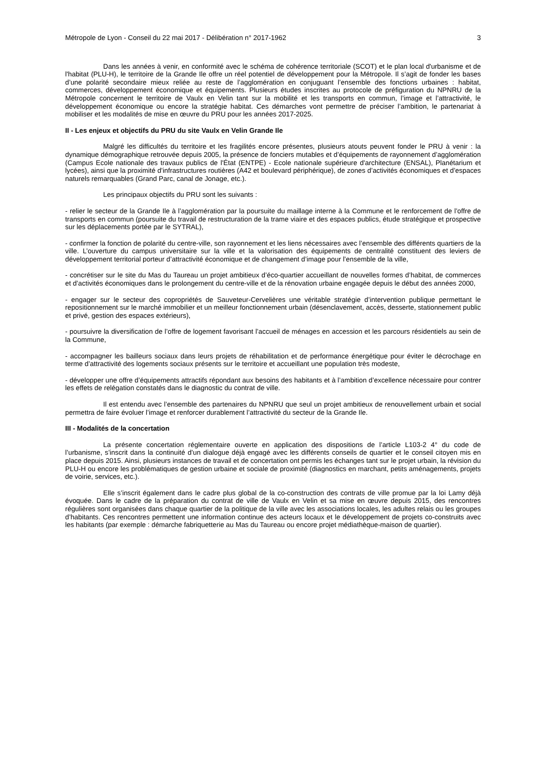Métropole de Lyon - Conseil du 22 mai 2017 - Délibération n° 2017-1962 3
Dans les années à venir, en conformité avec le schéma de cohérence territoriale (SCOT) et le plan local d'urbanisme et de l'habitat (PLU-H), le territoire de la Grande Ile offre un réel potentiel de développement pour la Métropole. Il s’agit de fonder les bases d’une polarité secondaire mieux reliée au reste de l’agglomération en conjuguant l’ensemble des fonctions urbaines : habitat, commerces, développement économique et équipements. Plusieurs études inscrites au protocole de préfiguration du NPNRU de la Métropole concernent le territoire de Vaulx en Velin tant sur la mobilité et les transports en commun, l’image et l’attractivité, le développement économique ou encore la stratégie habitat. Ces démarches vont permettre de préciser l’ambition, le partenariat à mobiliser et les modalités de mise en œuvre du PRU pour les années 2017-2025.
II - Les enjeux et objectifs du PRU du site Vaulx en Velin Grande Ile
Malgré les difficultés du territoire et les fragilités encore présentes, plusieurs atouts peuvent fonder le PRU à venir : la dynamique démographique retrouvée depuis 2005, la présence de fonciers mutables et d’équipements de rayonnement d’agglomération (Campus Ecole nationale des travaux publics de l'État (ENTPE) - Ecole nationale supérieure d'architecture (ENSAL), Planétarium et lycées), ainsi que la proximité d’infrastructures routières (A42 et boulevard périphérique), de zones d’activités économiques et d’espaces naturels remarquables (Grand Parc, canal de Jonage, etc.).
Les principaux objectifs du PRU sont les suivants :
- relier le secteur de la Grande Ile à l’agglomération par la poursuite du maillage interne à la Commune et le renforcement de l’offre de transports en commun (poursuite du travail de restructuration de la trame viaire et des espaces publics, étude stratégique et prospective sur les déplacements portée par le SYTRAL),
- confirmer la fonction de polarité du centre-ville, son rayonnement et les liens nécessaires avec l’ensemble des différents quartiers de la ville. L’ouverture du campus universitaire sur la ville et la valorisation des équipements de centralité constituent des leviers de développement territorial porteur d’attractivité économique et de changement d’image pour l’ensemble de la ville,
- concrétiser sur le site du Mas du Taureau un projet ambitieux d’éco-quartier accueillant de nouvelles formes d’habitat, de commerces et d’activités économiques dans le prolongement du centre-ville et de la rénovation urbaine engagée depuis le début des années 2000,
- engager sur le secteur des copropriétés de Sauveteur-Cervelières une véritable stratégie d’intervention publique permettant le repositionnement sur le marché immobilier et un meilleur fonctionnement urbain (désenclavement, accès, desserte, stationnement public et privé, gestion des espaces extérieurs),
- poursuivre la diversification de l’offre de logement favorisant l’accueil de ménages en accession et les parcours résidentiels au sein de la Commune,
- accompagner les bailleurs sociaux dans leurs projets de réhabilitation et de performance énergétique pour éviter le décrochage en terme d’attractivité des logements sociaux présents sur le territoire et accueillant une population très modeste,
- développer une offre d’équipements attractifs répondant aux besoins des habitants et à l’ambition d’excellence nécessaire pour contrer les effets de relégation constatés dans le diagnostic du contrat de ville.
Il est entendu avec l’ensemble des partenaires du NPNRU que seul un projet ambitieux de renouvellement urbain et social permettra de faire évoluer l’image et renforcer durablement l’attractivité du secteur de la Grande Ile.
III - Modalités de la concertation
La présente concertation réglementaire ouverte en application des dispositions de l’article L103-2 4° du code de l’urbanisme, s’inscrit dans la continuité d’un dialogue déjà engagé avec les différents conseils de quartier et le conseil citoyen mis en place depuis 2015. Ainsi, plusieurs instances de travail et de concertation ont permis les échanges tant sur le projet urbain, la révision du PLU-H ou encore les problématiques de gestion urbaine et sociale de proximité (diagnostics en marchant, petits aménagements, projets de voirie, services, etc.).
Elle s’inscrit également dans le cadre plus global de la co-construction des contrats de ville promue par la loi Lamy déjà évoquée. Dans le cadre de la préparation du contrat de ville de Vaulx en Velin et sa mise en œuvre depuis 2015, des rencontres régulières sont organisées dans chaque quartier de la politique de la ville avec les associations locales, les adultes relais ou les groupes d’habitants. Ces rencontres permettent une information continue des acteurs locaux et le développement de projets co-construits avec les habitants (par exemple : démarche fabriquetterie au Mas du Taureau ou encore projet médiathèque-maison de quartier).